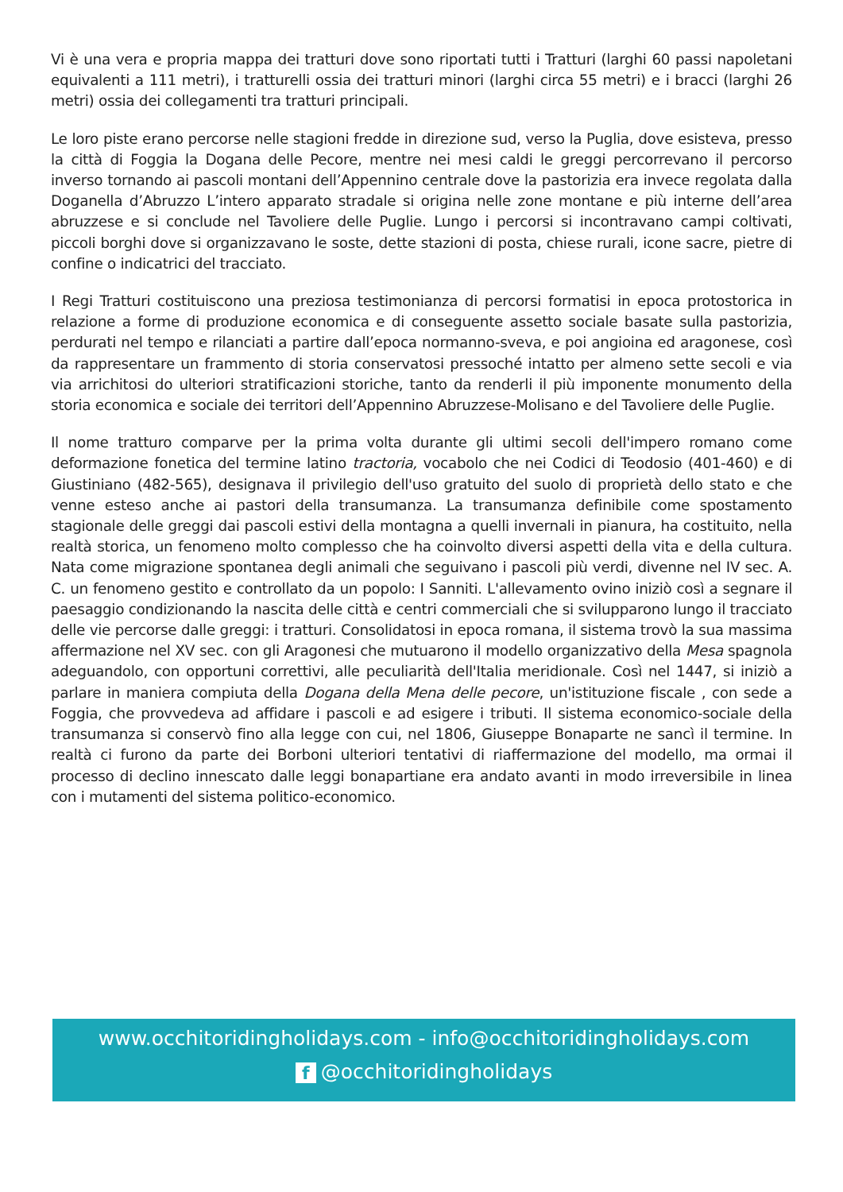Vi è una vera e propria mappa dei tratturi dove sono riportati tutti i Tratturi (larghi 60 passi napoletani equivalenti a 111 metri), i tratturelli ossia dei tratturi minori (larghi circa 55 metri) e i bracci (larghi 26 metri) ossia dei collegamenti tra tratturi principali.
Le loro piste erano percorse nelle stagioni fredde in direzione sud, verso la Puglia, dove esisteva, presso la città di Foggia la Dogana delle Pecore, mentre nei mesi caldi le greggi percorrevano il percorso inverso tornando ai pascoli montani dell’Appennino centrale dove la pastorizia era invece regolata dalla Doganella d’Abruzzo L’intero apparato stradale si origina nelle zone montane e più interne dell’area abruzzese e si conclude nel Tavoliere delle Puglie. Lungo i percorsi si incontravano campi coltivati, piccoli borghi dove si organizzavano le soste, dette stazioni di posta, chiese rurali, icone sacre, pietre di confine o indicatrici del tracciato.
I Regi Tratturi costituiscono una preziosa testimonianza di percorsi formatisi in epoca protostorica in relazione a forme di produzione economica e di conseguente assetto sociale basate sulla pastorizia, perdurati nel tempo e rilanciati a partire dall’epoca normanno-sveva, e poi angioina ed aragonese, così da rappresentare un frammento di storia conservatosi pressoché intatto per almeno sette secoli e via via arrichitosi do ulteriori stratificazioni storiche, tanto da renderli il più imponente monumento della storia economica e sociale dei territori dell’Appennino Abruzzese-Molisano e del Tavoliere delle Puglie.
Il nome tratturo comparve per la prima volta durante gli ultimi secoli dell'impero romano come deformazione fonetica del termine latino tractoria, vocabolo che nei Codici di Teodosio (401-460) e di Giustiniano (482-565), designava il privilegio dell'uso gratuito del suolo di proprietà dello stato e che venne esteso anche ai pastori della transumanza. La transumanza definibile come spostamento stagionale delle greggi dai pascoli estivi della montagna a quelli invernali in pianura, ha costituito, nella realtà storica, un fenomeno molto complesso che ha coinvolto diversi aspetti della vita e della cultura. Nata come migrazione spontanea degli animali che seguivano i pascoli più verdi, divenne nel IV sec. A. C. un fenomeno gestito e controllato da un popolo: I Sanniti. L'allevamento ovino iniziò così a segnare il paesaggio condizionando la nascita delle città e centri commerciali che si svilupparono lungo il tracciato delle vie percorse dalle greggi: i tratturi. Consolidatosi in epoca romana, il sistema trovò la sua massima affermazione nel XV sec. con gli Aragonesi che mutuarono il modello organizzativo della Mesa spagnola adeguandolo, con opportuni correttivi, alle peculiarità dell'Italia meridionale. Così nel 1447, si iniziò a parlare in maniera compiuta della Dogana della Mena delle pecore, un'istituzione fiscale , con sede a Foggia, che provvedeva ad affidare i pascoli e ad esigere i tributi. Il sistema economico-sociale della transumanza si conservò fino alla legge con cui, nel 1806, Giuseppe Bonaparte ne sancì il termine. In realtà ci furono da parte dei Borboni ulteriori tentativi di riaffermazione del modello, ma ormai il processo di declino innescato dalle leggi bonapartiane era andato avanti in modo irreversibile in linea con i mutamenti del sistema politico-economico.
www.occhitoridingholidays.com - info@occhitoridingholidays.com
f @occhitoridingholidays